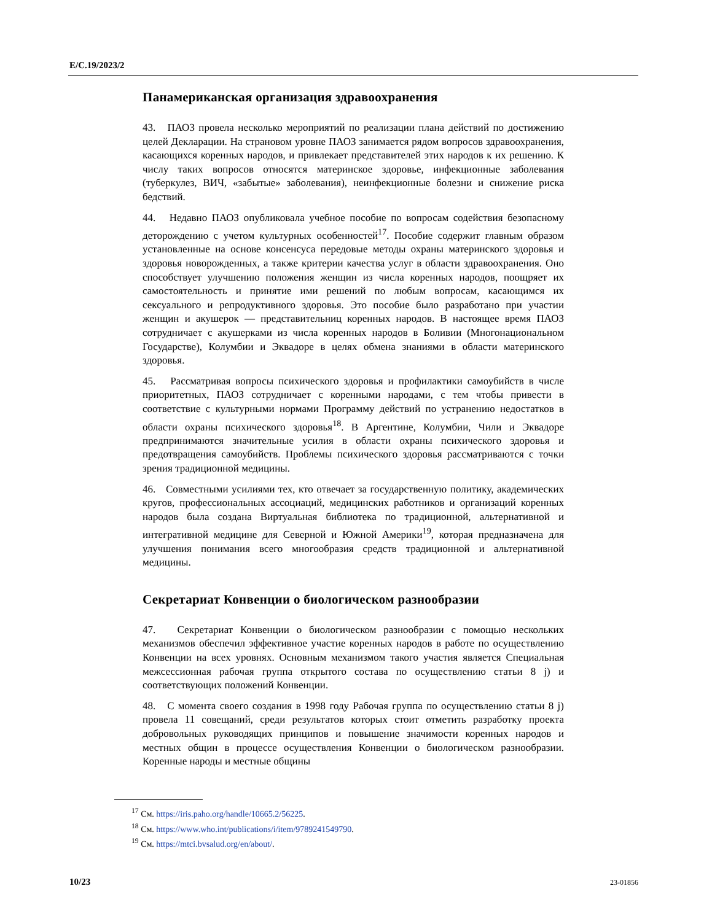E/C.19/2023/2
Панамериканская организация здравоохранения
43. ПАОЗ провела несколько мероприятий по реализации плана действий по достижению целей Декларации. На страновом уровне ПАОЗ занимается рядом вопросов здравоохранения, касающихся коренных народов, и привлекает представителей этих народов к их решению. К числу таких вопросов относятся материнское здоровье, инфекционные заболевания (туберкулез, ВИЧ, «забытые» заболевания), неинфекционные болезни и снижение риска бедствий.
44. Недавно ПАОЗ опубликовала учебное пособие по вопросам содействия безопасному деторождению с учетом культурных особенностей<sup>17</sup>. Пособие содержит главным образом установленные на основе консенсуса передовые методы охраны материнского здоровья и здоровья новорожденных, а также критерии качества услуг в области здравоохранения. Оно способствует улучшению положения женщин из числа коренных народов, поощряет их самостоятельность и принятие ими решений по любым вопросам, касающимся их сексуального и репродуктивного здоровья. Это пособие было разработано при участии женщин и акушерок — представительниц коренных народов. В настоящее время ПАОЗ сотрудничает с акушерками из числа коренных народов в Боливии (Многонациональном Государстве), Колумбии и Эквадоре в целях обмена знаниями в области материнского здоровья.
45. Рассматривая вопросы психического здоровья и профилактики самоубийств в числе приоритетных, ПАОЗ сотрудничает с коренными народами, с тем чтобы привести в соответствие с культурными нормами Программу действий по устранению недостатков в области охраны психического здоровья<sup>18</sup>. В Аргентине, Колумбии, Чили и Эквадоре предпринимаются значительные усилия в области охраны психического здоровья и предотвращения самоубийств. Проблемы психического здоровья рассматриваются с точки зрения традиционной медицины.
46. Совместными усилиями тех, кто отвечает за государственную политику, академических кругов, профессиональных ассоциаций, медицинских работников и организаций коренных народов была создана Виртуальная библиотека по традиционной, альтернативной и интегративной медицине для Северной и Южной Америки<sup>19</sup>, которая предназначена для улучшения понимания всего многообразия средств традиционной и альтернативной медицины.
Секретариат Конвенции о биологическом разнообразии
47. Секретариат Конвенции о биологическом разнообразии с помощью нескольких механизмов обеспечил эффективное участие коренных народов в работе по осуществлению Конвенции на всех уровнях. Основным механизмом такого участия является Специальная межсессионная рабочая группа открытого состава по осуществлению статьи 8 j) и соответствующих положений Конвенции.
48. С момента своего создания в 1998 году Рабочая группа по осуществлению статьи 8 j) провела 11 совещаний, среди результатов которых стоит отметить разработку проекта добровольных руководящих принципов и повышение значимости коренных народов и местных общин в процессе осуществления Конвенции о биологическом разнообразии. Коренные народы и местные общины
<sup>17</sup> См. https://iris.paho.org/handle/10665.2/56225.
<sup>18</sup> См. https://www.who.int/publications/i/item/9789241549790.
<sup>19</sup> См. https://mtci.bvsalud.org/en/about/.
10/23 23-01856